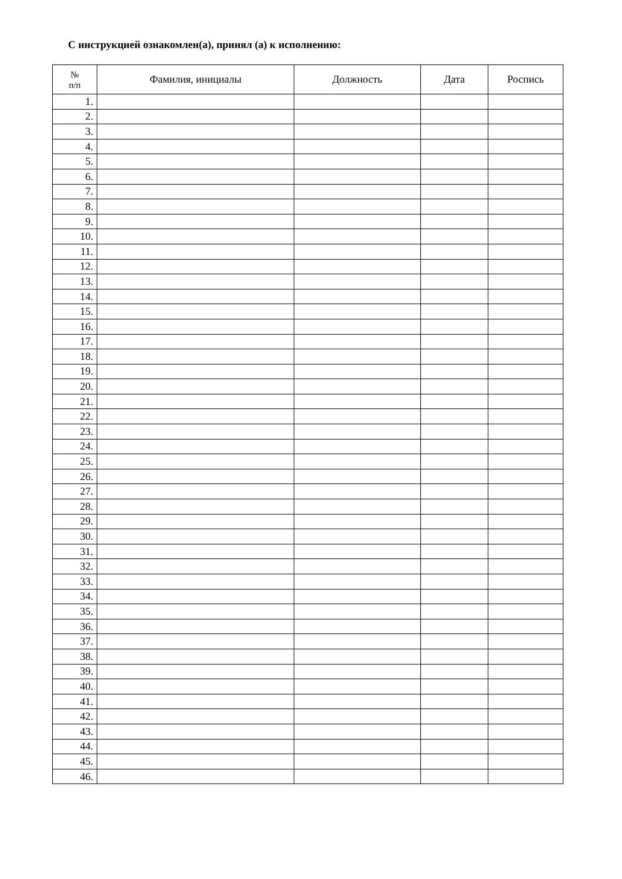С инструкцией ознакомлен(а), принял (а) к исполнению:
| № п/п | Фамилия, инициалы | Должность | Дата | Роспись |
| --- | --- | --- | --- | --- |
| 1. | | | | |
| 2. | | | | |
| 3. | | | | |
| 4. | | | | |
| 5. | | | | |
| 6. | | | | |
| 7. | | | | |
| 8. | | | | |
| 9. | | | | |
| 10. | | | | |
| 11. | | | | |
| 12. | | | | |
| 13. | | | | |
| 14. | | | | |
| 15. | | | | |
| 16. | | | | |
| 17. | | | | |
| 18. | | | | |
| 19. | | | | |
| 20. | | | | |
| 21. | | | | |
| 22. | | | | |
| 23. | | | | |
| 24. | | | | |
| 25. | | | | |
| 26. | | | | |
| 27. | | | | |
| 28. | | | | |
| 29. | | | | |
| 30. | | | | |
| 31. | | | | |
| 32. | | | | |
| 33. | | | | |
| 34. | | | | |
| 35. | | | | |
| 36. | | | | |
| 37. | | | | |
| 38. | | | | |
| 39. | | | | |
| 40. | | | | |
| 41. | | | | |
| 42. | | | | |
| 43. | | | | |
| 44. | | | | |
| 45. | | | | |
| 46. | | | | |